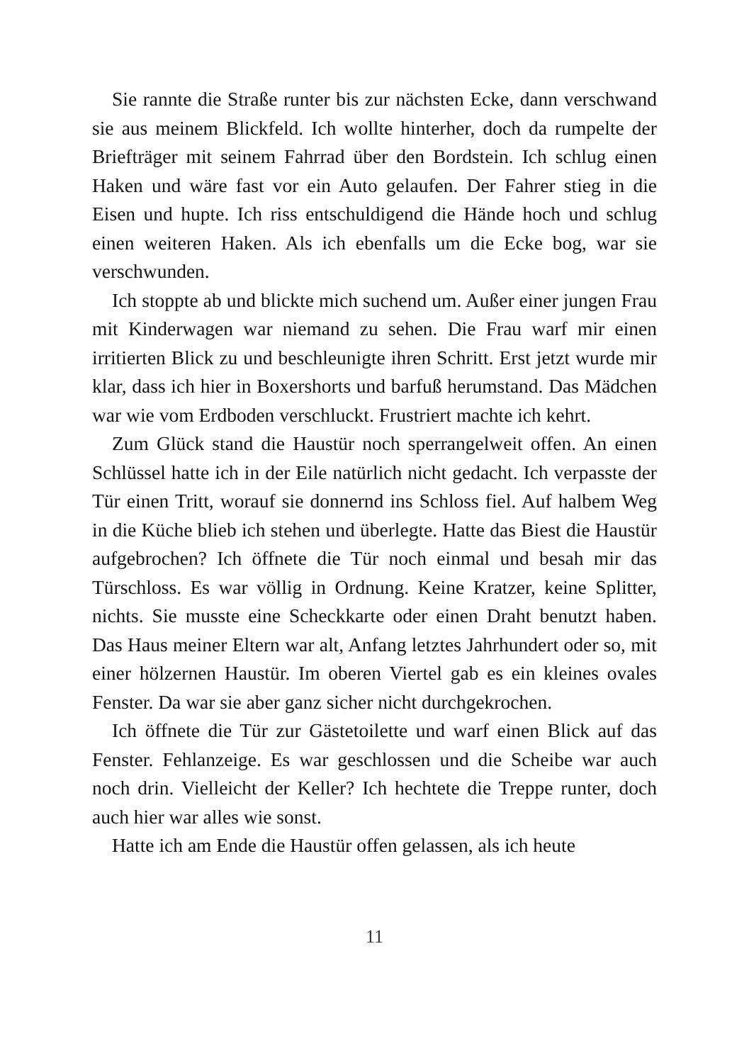Sie rannte die Straße runter bis zur nächsten Ecke, dann verschwand sie aus meinem Blickfeld. Ich wollte hinterher, doch da rumpelte der Briefträger mit seinem Fahrrad über den Bordstein. Ich schlug einen Haken und wäre fast vor ein Auto gelaufen. Der Fahrer stieg in die Eisen und hupte. Ich riss entschuldigend die Hände hoch und schlug einen weiteren Haken. Als ich ebenfalls um die Ecke bog, war sie verschwunden.
Ich stoppte ab und blickte mich suchend um. Außer einer jungen Frau mit Kinderwagen war niemand zu sehen. Die Frau warf mir einen irritierten Blick zu und beschleunigte ihren Schritt. Erst jetzt wurde mir klar, dass ich hier in Boxershorts und barfuß herumstand. Das Mädchen war wie vom Erdboden verschluckt. Frustriert machte ich kehrt.
Zum Glück stand die Haustür noch sperrangelweit offen. An einen Schlüssel hatte ich in der Eile natürlich nicht gedacht. Ich verpasste der Tür einen Tritt, worauf sie donnernd ins Schloss fiel. Auf halbem Weg in die Küche blieb ich stehen und überlegte. Hatte das Biest die Haustür aufgebrochen? Ich öffnete die Tür noch einmal und besah mir das Türschloss. Es war völlig in Ordnung. Keine Kratzer, keine Splitter, nichts. Sie musste eine Scheckkarte oder einen Draht benutzt haben. Das Haus meiner Eltern war alt, Anfang letztes Jahrhundert oder so, mit einer hölzernen Haustür. Im oberen Viertel gab es ein kleines ovales Fenster. Da war sie aber ganz sicher nicht durchgekrochen.
Ich öffnete die Tür zur Gästetoilette und warf einen Blick auf das Fenster. Fehlanzeige. Es war geschlossen und die Scheibe war auch noch drin. Vielleicht der Keller? Ich hechtete die Treppe runter, doch auch hier war alles wie sonst.
Hatte ich am Ende die Haustür offen gelassen, als ich heute
11